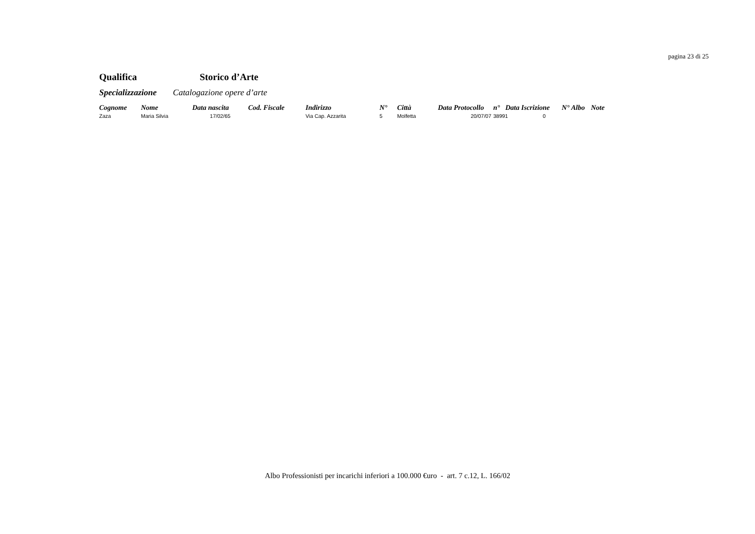pagina 23 di 25
Qualifica Storico d’Arte
Specializzazione Catalogazione opere d’arte
| Cognome | Nome | Data nascita | Cod. Fiscale | Indirizzo | N° | Città | Data Protocollo | n° | Data Iscrizione | N° Albo | Note |
| --- | --- | --- | --- | --- | --- | --- | --- | --- | --- | --- | --- |
| Zaza | Maria Silvia | 17/02/65 | | Via Cap. Azzarita | 5 | Molfetta | 20/07/07 | 38991 0 | | | |
Albo Professionisti per incarichi inferiori a 100.000 €uro - art. 7 c.12, L. 166/02